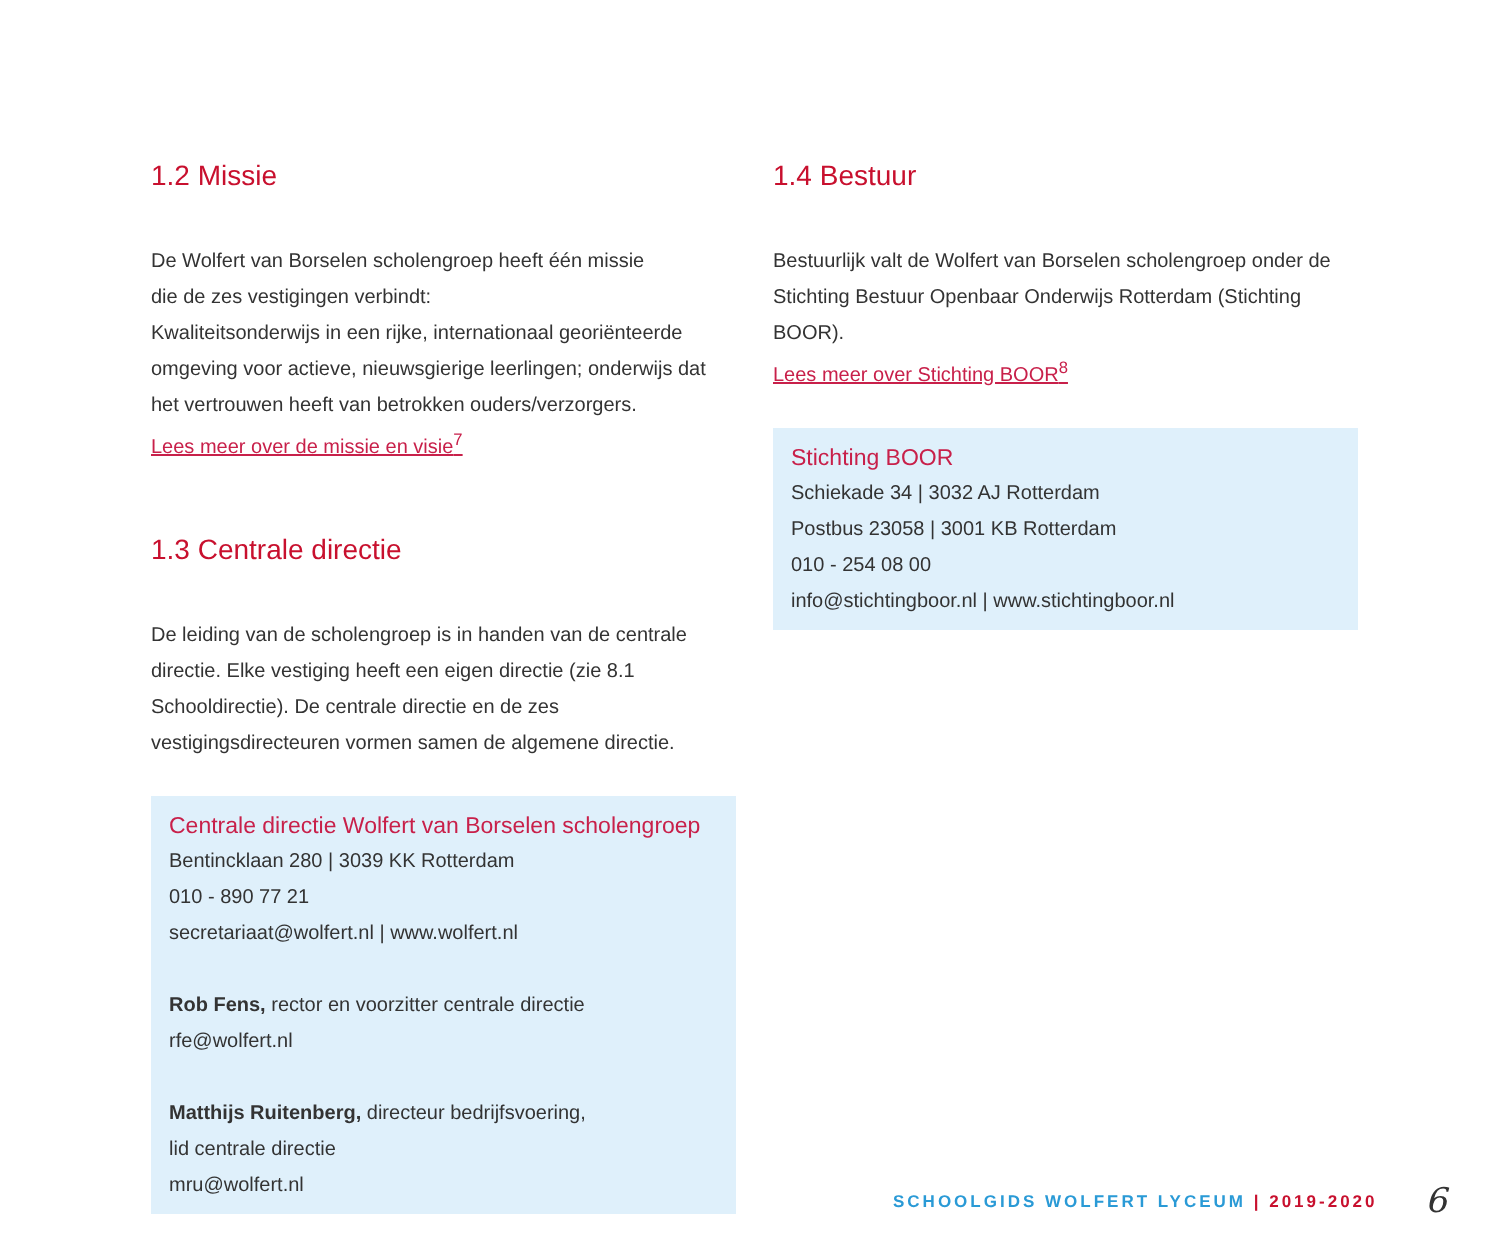1.2 Missie
De Wolfert van Borselen scholengroep heeft één missie
die de zes vestigingen verbindt:
Kwaliteitsonderwijs in een rijke, internationaal georiënteerde omgeving voor actieve, nieuwsgierige leerlingen; onderwijs dat het vertrouwen heeft van betrokken ouders/verzorgers.
Lees meer over de missie en visie<sup>7</sup>
1.3 Centrale directie
De leiding van de scholengroep is in handen van de centrale directie. Elke vestiging heeft een eigen directie (zie 8.1 Schooldirectie). De centrale directie en de zes vestigingsdirecteuren vormen samen de algemene directie.
Centrale directie Wolfert van Borselen scholengroep
Bentincklaan 280 | 3039 KK Rotterdam
010 - 890 77 21
secretariaat@wolfert.nl | www.wolfert.nl
Rob Fens, rector en voorzitter centrale directie
rfe@wolfert.nl
Matthijs Ruitenberg, directeur bedrijfsvoering,
lid centrale directie
mru@wolfert.nl
1.4 Bestuur
Bestuurlijk valt de Wolfert van Borselen scholengroep onder de Stichting Bestuur Openbaar Onderwijs Rotterdam (Stichting BOOR).
Lees meer over Stichting BOOR<sup>8</sup>
Stichting BOOR
Schiekade 34 | 3032 AJ Rotterdam
Postbus 23058 | 3001 KB Rotterdam
010 - 254 08 00
info@stichtingboor.nl | www.stichtingboor.nl
SCHOOLGIDS WOLFERT LYCEUM | 2019-2020
6